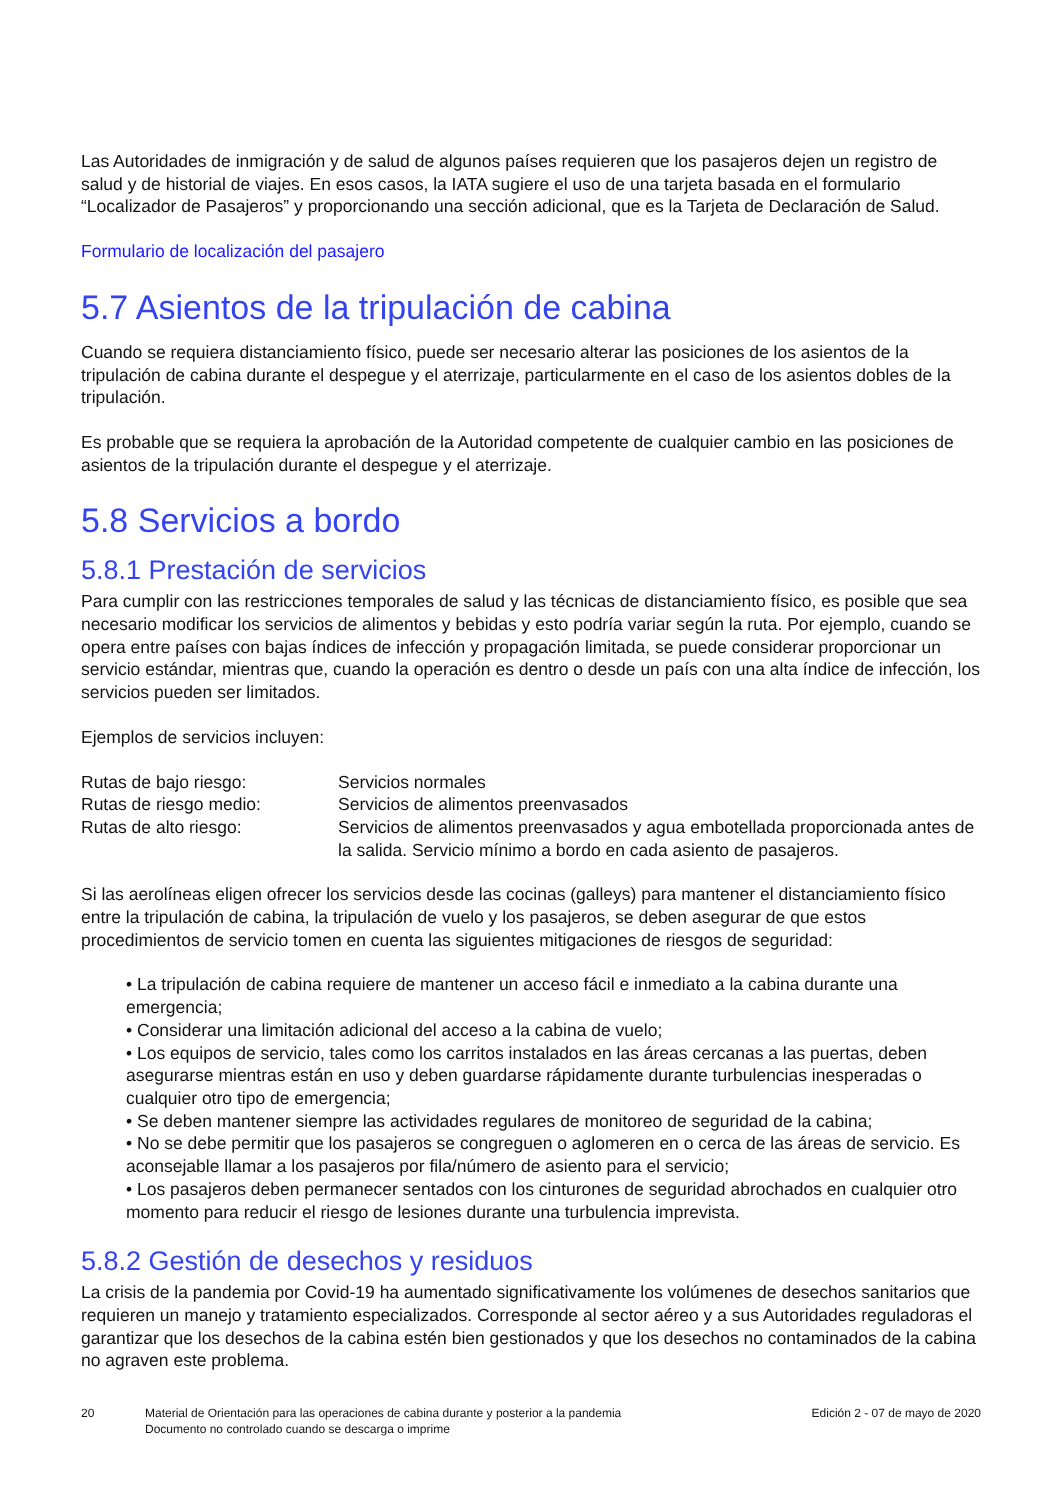Las Autoridades de inmigración y de salud de algunos países requieren que los pasajeros dejen un registro de salud y de historial de viajes. En esos casos, la IATA sugiere el uso de una tarjeta basada en el formulario “Localizador de Pasajeros” y proporcionando una sección adicional, que es la Tarjeta de Declaración de Salud.
Formulario de localización del pasajero
5.7 Asientos de la tripulación de cabina
Cuando se requiera distanciamiento físico, puede ser necesario alterar las posiciones de los asientos de la tripulación de cabina durante el despegue y el aterrizaje, particularmente en el caso de los asientos dobles de la tripulación.
Es probable que se requiera la aprobación de la Autoridad competente de cualquier cambio en las posiciones de asientos de la tripulación durante el despegue y el aterrizaje.
5.8 Servicios a bordo
5.8.1 Prestación de servicios
Para cumplir con las restricciones temporales de salud y las técnicas de distanciamiento físico, es posible que sea necesario modificar los servicios de alimentos y bebidas y esto podría variar según la ruta. Por ejemplo, cuando se opera entre países con bajas índices de infección y propagación limitada, se puede considerar proporcionar un servicio estándar, mientras que, cuando la operación es dentro o desde un país con una alta índice de infección, los servicios pueden ser limitados.
Ejemplos de servicios incluyen:
| Rutas de bajo riesgo: | Servicios normales |
| Rutas de riesgo medio: | Servicios de alimentos preenvasados |
| Rutas de alto riesgo: | Servicios de alimentos preenvasados y agua embotellada proporcionada antes de la salida. Servicio mínimo a bordo en cada asiento de pasajeros. |
Si las aerolíneas eligen ofrecer los servicios desde las cocinas (galleys) para mantener el distanciamiento físico entre la tripulación de cabina, la tripulación de vuelo y los pasajeros, se deben asegurar de que estos procedimientos de servicio tomen en cuenta las siguientes mitigaciones de riesgos de seguridad:
• La tripulación de cabina requiere de mantener un acceso fácil e inmediato a la cabina durante una emergencia;
• Considerar una limitación adicional del acceso a la cabina de vuelo;
• Los equipos de servicio, tales como los carritos instalados en las áreas cercanas a las puertas, deben asegurarse mientras están en uso y deben guardarse rápidamente durante turbulencias inesperadas o cualquier otro tipo de emergencia;
• Se deben mantener siempre las actividades regulares de monitoreo de seguridad de la cabina;
• No se debe permitir que los pasajeros se congreguen o aglomeren en o cerca de las áreas de servicio. Es aconsejable llamar a los pasajeros por fila/número de asiento para el servicio;
• Los pasajeros deben permanecer sentados con los cinturones de seguridad abrochados en cualquier otro momento para reducir el riesgo de lesiones durante una turbulencia imprevista.
5.8.2 Gestión de desechos y residuos
La crisis de la pandemia por Covid-19 ha aumentado significativamente los volúmenes de desechos sanitarios que requieren un manejo y tratamiento especializados. Corresponde al sector aéreo y a sus Autoridades reguladoras el garantizar que los desechos de la cabina estén bien gestionados y que los desechos no contaminados de la cabina no agraven este problema.
20 Material de Orientación para las operaciones de cabina durante y posterior a la pandemia
Documento no controlado cuando se descarga o imprime
Edición 2 - 07 de mayo de 2020